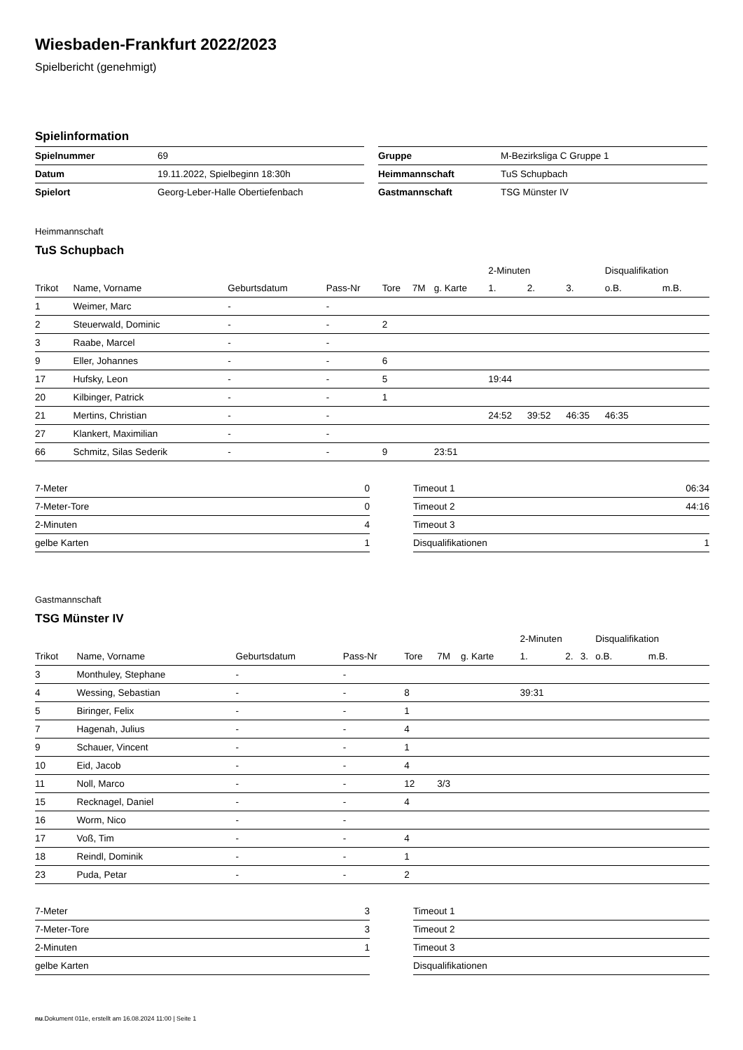Wiesbaden-Frankfurt 2022/2023
Spielbericht (genehmigt)
Spielinformation
| Spielnummer | 69 |
| Datum | 19.11.2022, Spielbeginn 18:30h |
| Spielort | Georg-Leber-Halle Obertiefenbach |
| Gruppe | M-Bezirksliga C Gruppe 1 |
| Heimmannschaft | TuS Schupbach |
| Gastmannschaft | TSG Münster IV |
Heimmannschaft
TuS Schupbach
| | | | | | | | 2-Minuten | | | Disqualifikation | |
| --- | --- | --- | --- | --- | --- | --- | --- | --- | --- | --- | --- |
| Trikot | Name, Vorname | Geburtsdatum | Pass-Nr | Tore | 7M | g. Karte | 1. | 2. | 3. | o.B. | m.B. |
| 1 | Weimer, Marc | - | - | | | | | | | | |
| 2 | Steuerwald, Dominic | - | - | 2 | | | | | | | |
| 3 | Raabe, Marcel | - | - | | | | | | | | |
| 9 | Eller, Johannes | - | - | 6 | | | | | | | |
| 17 | Hufsky, Leon | - | - | 5 | | | 19:44 | | | | |
| 20 | Kilbinger, Patrick | - | - | 1 | | | | | | | |
| 21 | Mertins, Christian | - | - | | | | 24:52 | 39:52 | 46:35 | 46:35 | |
| 27 | Klankert, Maximilian | - | - | | | | | | | | |
| 66 | Schmitz, Silas Sederik | - | - | 9 | | 23:51 | | | | | |
| 7-Meter | 0 |
| 7-Meter-Tore | 0 |
| 2-Minuten | 4 |
| gelbe Karten | 1 |
| Timeout 1 | 06:34 |
| Timeout 2 | 44:16 |
| Timeout 3 | |
| Disqualifikationen | 1 |
Gastmannschaft
TSG Münster IV
| | | | | | | | 2-Minuten | | | Disqualifikation | |
| --- | --- | --- | --- | --- | --- | --- | --- | --- | --- | --- | --- |
| Trikot | Name, Vorname | Geburtsdatum | Pass-Nr | Tore | 7M | g. Karte | 1. | 2. | 3. | o.B. | m.B. |
| 3 | Monthuley, Stephane | - | - | | | | | | | | |
| 4 | Wessing, Sebastian | - | - | 8 | | | 39:31 | | | | |
| 5 | Biringer, Felix | - | - | 1 | | | | | | | |
| 7 | Hagenah, Julius | - | - | 4 | | | | | | | |
| 9 | Schauer, Vincent | - | - | 1 | | | | | | | |
| 10 | Eid, Jacob | - | - | 4 | | | | | | | |
| 11 | Noll, Marco | - | - | 12 | 3/3 | | | | | | |
| 15 | Recknagel, Daniel | - | - | 4 | | | | | | | |
| 16 | Worm, Nico | - | - | | | | | | | | |
| 17 | Voß, Tim | - | - | 4 | | | | | | | |
| 18 | Reindl, Dominik | - | - | 1 | | | | | | | |
| 23 | Puda, Petar | - | - | 2 | | | | | | | |
| 7-Meter | 3 |
| 7-Meter-Tore | 3 |
| 2-Minuten | 1 |
| gelbe Karten | |
| Timeout 1 | |
| Timeout 2 | |
| Timeout 3 | |
| Disqualifikationen | |
nu.Dokument 011e, erstellt am 16.08.2024 11:00 | Seite 1